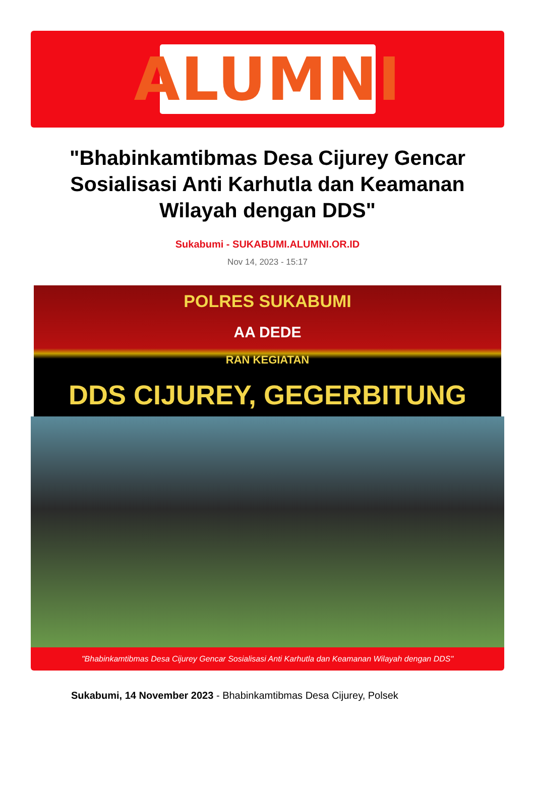ALUMNI
"Bhabinkamtibmas Desa Cijurey Gencar Sosialisasi Anti Karhutla dan Keamanan Wilayah dengan DDS"
Sukabumi - SUKABUMI.ALUMNI.OR.ID
Nov 14, 2023 - 15:17
POLRES SUKABUMI
AA DEDE
RAN KEGIATAN
DDS CIJUREY, GEGERBITUNG
"Bhabinkamtibmas Desa Cijurey Gencar Sosialisasi Anti Karhutla dan Keamanan Wilayah dengan DDS"
Sukabumi, 14 November 2023 - Bhabinkamtibmas Desa Cijurey, Polsek